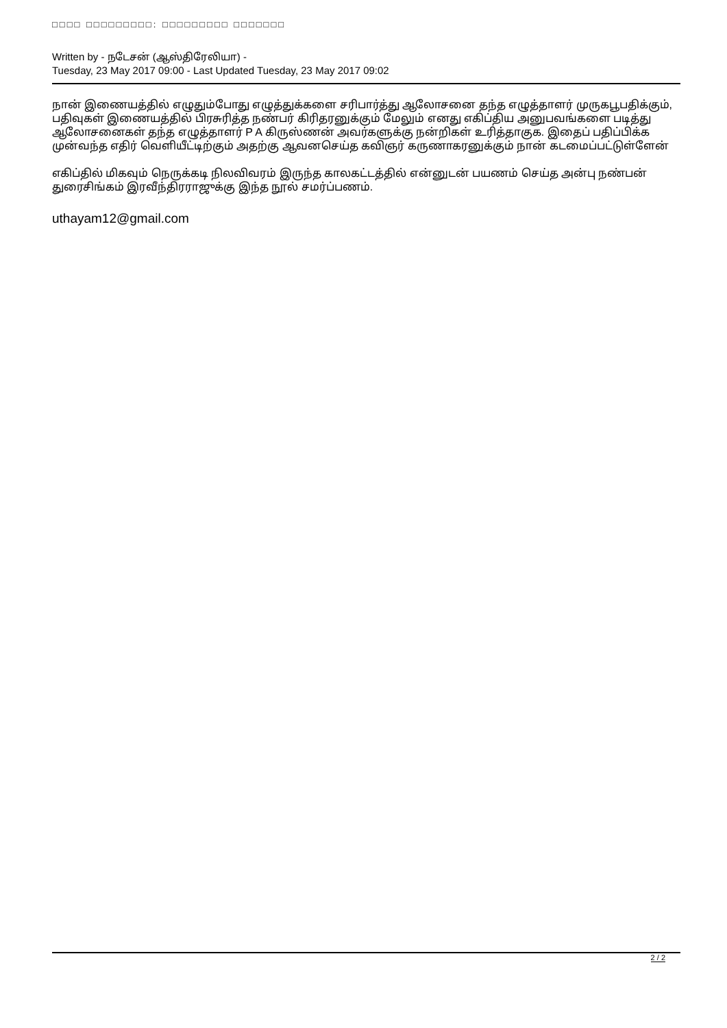□□□□ □□□□□□□□□: □□□□□□□□□ □□□□□□□
Written by - நடேசன் (ஆஸ்திரேலியா) -
Tuesday, 23 May 2017 09:00 - Last Updated Tuesday, 23 May 2017 09:02
நான் இணையத்தில் எழுதும்போது எழுத்துக்களை சரிபார்த்து ஆலோசனை தந்த எழுத்தாளர் முருகபூபதிக்கும், பதிவுகள் இணையத்தில் பிரசுரித்த நண்பர் கிரிதரனுக்கும் மேலும் எனது எகிப்திய அனுபவங்களை படித்து ஆலோசனைகள் தந்த எழுத்தாளர் P A கிருஸ்ணன் அவர்களுக்கு நன்றிகள் உரித்தாகுக. இதைப் பதிப்பிக்க முன்வந்த எதிர் வெளியீட்டிற்கும் அதற்கு ஆவனசெய்த கவிஞர் கருணாகரனுக்கும் நான் கடமைப்பட்டுள்ளேன்
எகிப்தில் மிகவும் நெருக்கடி நிலவிவரம் இருந்த காலகட்டத்தில் என்னுடன் பயணம் செய்த அன்பு நண்பன் துரைசிங்கம் இரவீந்திரராஜுக்கு இந்த நூல் சமர்ப்பணம்.
uthayam12@gmail.com
2 / 2